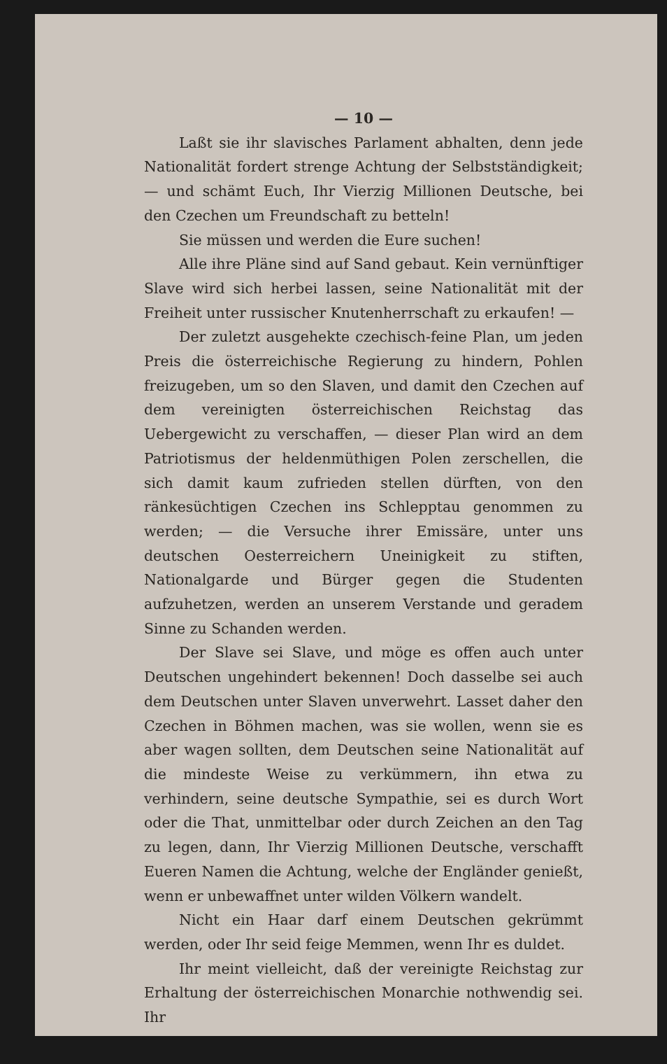— 10 —
Laßt sie ihr slavisches Parlament abhalten, denn jede Nationalität fordert strenge Achtung der Selbstständigkeit; — und schämt Euch, Ihr Vierzig Millionen Deutsche, bei den Czechen um Freundschaft zu betteln!
Sie müssen und werden die Eure suchen!
Alle ihre Pläne sind auf Sand gebaut. Kein vernünftiger Slave wird sich herbei lassen, seine Nationalität mit der Freiheit unter russischer Knutenherrschaft zu erkaufen! —
Der zuletzt ausgehekte czechisch-feine Plan, um jeden Preis die österreichische Regierung zu hindern, Pohlen freizugeben, um so den Slaven, und damit den Czechen auf dem vereinigten österreichischen Reichstag das Uebergewicht zu verschaffen, — dieser Plan wird an dem Patriotismus der heldenmüthigen Polen zerschellen, die sich damit kaum zufrieden stellen dürften, von den ränkesüchtigen Czechen ins Schlepptau genommen zu werden; — die Versuche ihrer Emissäre, unter uns deutschen Oesterreichern Uneinigkeit zu stiften, Nationalgarde und Bürger gegen die Studenten aufzuhetzen, werden an unserem Verstande und geradem Sinne zu Schanden werden.
Der Slave sei Slave, und möge es offen auch unter Deutschen ungehindert bekennen! Doch dasselbe sei auch dem Deutschen unter Slaven unverwehrt. Lasset daher den Czechen in Böhmen machen, was sie wollen, wenn sie es aber wagen sollten, dem Deutschen seine Nationalität auf die mindeste Weise zu verkümmern, ihn etwa zu verhindern, seine deutsche Sympathie, sei es durch Wort oder die That, unmittelbar oder durch Zeichen an den Tag zu legen, dann, Ihr Vierzig Millionen Deutsche, verschafft Eueren Namen die Achtung, welche der Engländer genießt, wenn er unbewaffnet unter wilden Völkern wandelt.
Nicht ein Haar darf einem Deutschen gekrümmt werden, oder Ihr seid feige Memmen, wenn Ihr es duldet.
Ihr meint vielleicht, daß der vereinigte Reichstag zur Erhaltung der österreichischen Monarchie nothwendig sei. Ihr